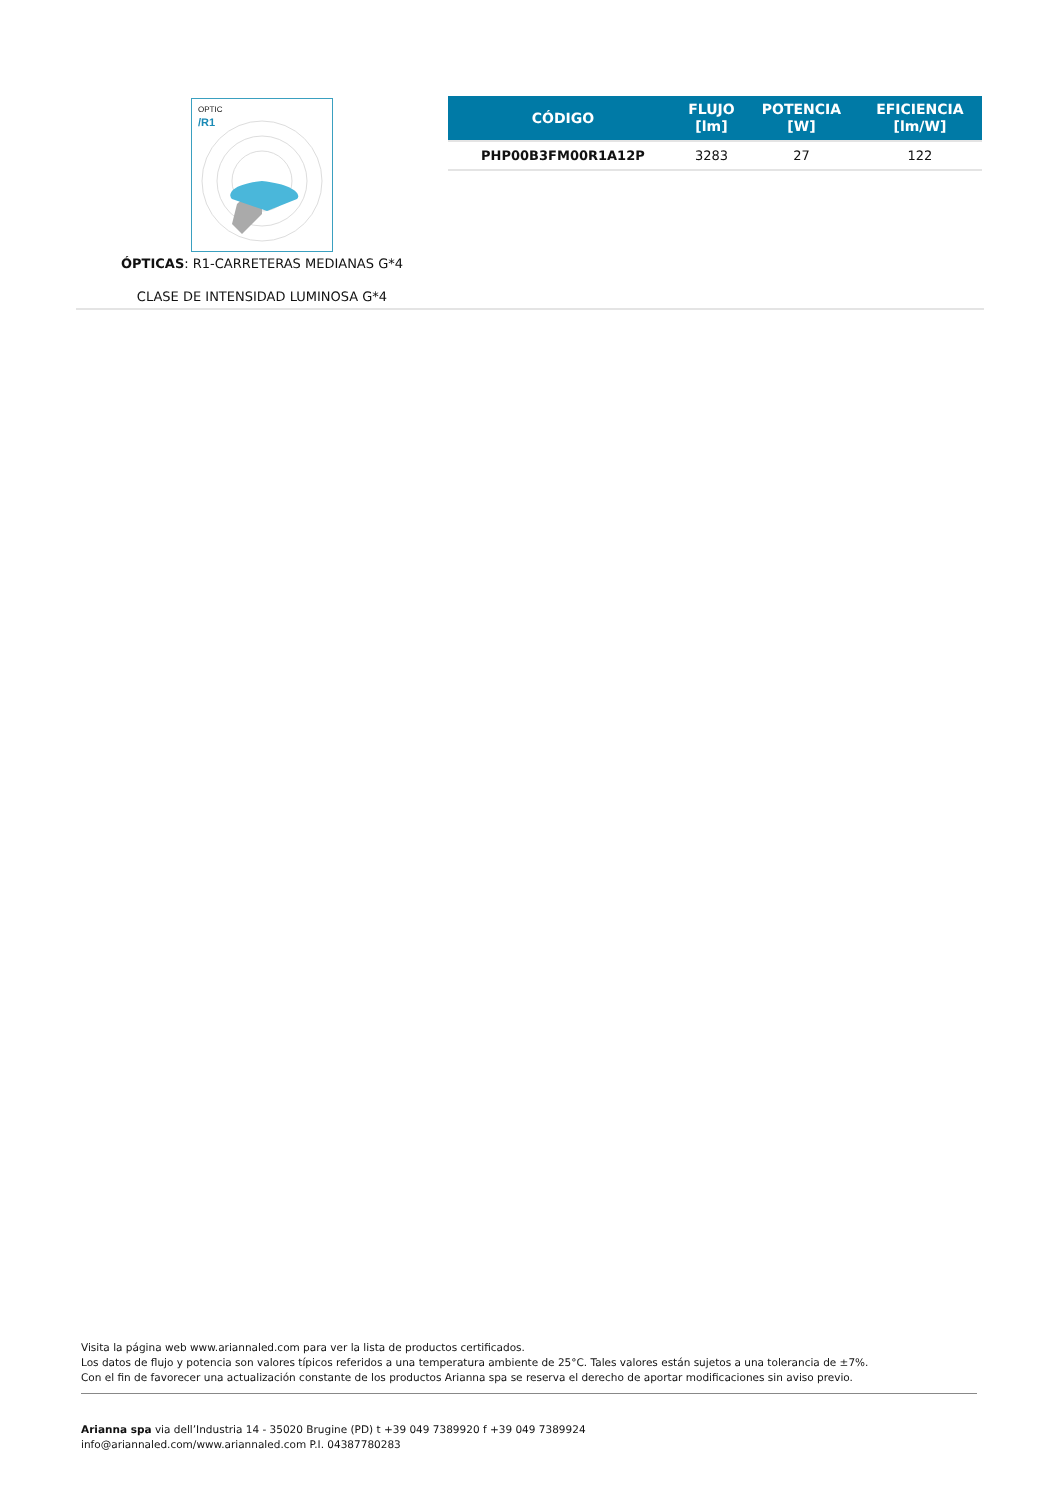OPTIC
/R1
ÓPTICAS: R1-CARRETERAS MEDIANAS G*4
CLASE DE INTENSIDAD LUMINOSA G*4
| CÓDIGO | FLUJO [lm] | POTENCIA [W] | EFICIENCIA [lm/W] |
| --- | --- | --- | --- |
| PHP00B3FM00R1A12P | 3283 | 27 | 122 |
Visita la página web www.ariannaled.com para ver la lista de productos certificados.
Los datos de flujo y potencia son valores típicos referidos a una temperatura ambiente de 25°C. Tales valores están sujetos a una tolerancia de ±7%.
Con el fin de favorecer una actualización constante de los productos Arianna spa se reserva el derecho de aportar modificaciones sin aviso previo.
Arianna spa via dell’Industria 14 - 35020 Brugine (PD) t +39 049 7389920 f +39 049 7389924
info@ariannaled.com/www.ariannaled.com P.I. 04387780283